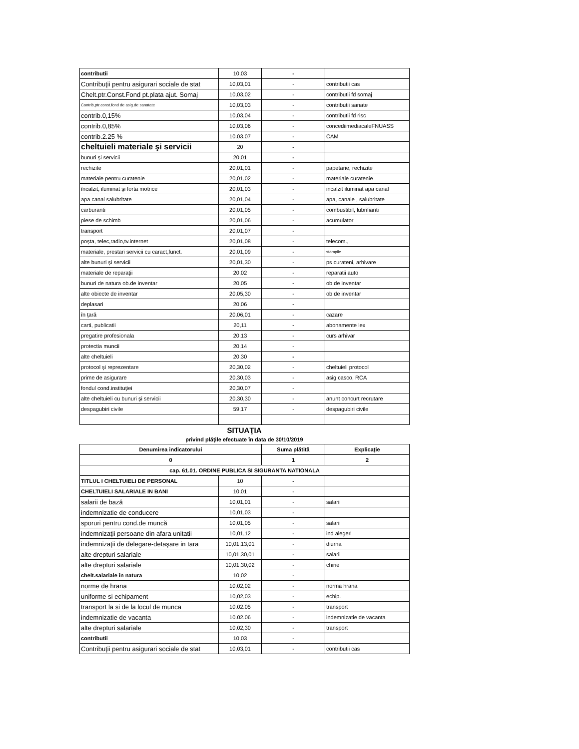| contributii | 10,03 | - | |
| Contribuţii pentru asigurari sociale de stat | 10,03,01 | - | contributii cas |
| Chelt.ptr.Const.Fond pt.plata ajut. Somaj | 10,03,02 | - | contributii fd somaj |
| Contrib,ptr.const.fond de asig.de sanatate | 10,03,03 | - | contributii sanate |
| contrib.0,15% | 10,03,04 | - | contributii fd risc |
| contrib.0,85% | 10,03,06 | - | concediimediacaleFNUASS |
| contrib.2.25 % | 10.03.07 | - | CAM |
| cheltuieli materiale şi servicii | 20 | - | |
| bunuri şi servicii | 20,01 | - | |
| rechizite | 20,01,01 | - | papetarie, rechizite |
| materiale pentru curatenie | 20,01,02 | - | materiale curatenie |
| încalzit, iluminat şi forta motrice | 20,01,03 | - | incalzit iluminat apa canal |
| apa canal salubritate | 20,01,04 | - | apa, canale , salubritate |
| carburanti | 20,01,05 | - | combustibil, lubrifianti |
| piese de schimb | 20,01,06 | - | acumulator |
| transport | 20,01,07 | - | |
| poşta, telec,radio,tv.internet | 20,01,08 | - | telecom., |
| materiale, prestari servicii cu caract,funct. | 20,01,09 | - | stampile |
| alte bunuri şi servicii | 20,01,30 | - | ps curateni, arhivare |
| materiale de reparaţii | 20,02 | - | reparatii auto |
| bunuri de natura ob.de inventar | 20,05 | - | ob de inventar |
| alte obiecte de inventar | 20,05,30 | - | ob de inventar |
| deplasari | 20,06 | - | |
| în ţară | 20,06,01 | - | cazare |
| carti, publicatii | 20,11 | - | abonamente lex |
| pregatire profesionala | 20,13 | - | curs arhivar |
| protectia muncii | 20,14 | - | |
| alte cheltuieli | 20,30 | - | |
| protocol şi reprezentare | 20,30,02 | - | cheltuieli protocol |
| prime de asigurare | 20,30,03 | - | asig casco, RCA |
| fondul cond.instituţiei | 20,30,07 | - | |
| alte cheltuieli cu bunuri şi servicii | 20,30,30 | - | anunt concurt recrutare |
| despagubiri civile | 59,17 | - | despagubiri civile |
SITUAŢIA
privind plăţile efectuate în data de 30/10/2019
| Denumirea indicatorului | | Suma plătită | Explicaţie |
| --- | --- | --- | --- |
| 0 | | 1 | 2 |
| cap. 61.01. ORDINE PUBLICA SI SIGURANTA NATIONALA | | | |
| TITLUL I CHELTUIELI DE PERSONAL | 10 | - | |
| CHELTUIELI SALARIALE IN BANI | 10,01 | - | |
| salarii de bază | 10,01,01 | - | salarii |
| indemnizatie de conducere | 10,01,03 | - | |
| sporuri pentru cond.de muncă | 10,01,05 | - | salarii |
| indemnizaţii persoane din afara unitatii | 10,01,12 | - | ind alegeri |
| indemnizaţii de delegare-detaşare in tara | 10,01,13,01 | - | diurna |
| alte drepturi salariale | 10,01,30,01 | - | salarii |
| alte drepturi salariale | 10,01,30,02 | - | chirie |
| chelt.salariale în natura | 10,02 | - | |
| norme de hrana | 10,02,02 | - | norma hrana |
| uniforme si echipament | 10,02,03 | - | echip. |
| transport la si de la locul de munca | 10.02.05 | - | transport |
| indemnizatie de vacanta | 10.02.06 | - | indemnizatie de vacanta |
| alte drepturi salariale | 10,02,30 | - | transport |
| contributii | 10,03 | - | |
| Contribuţii pentru asigurari sociale de stat | 10,03,01 | - | contributii cas |